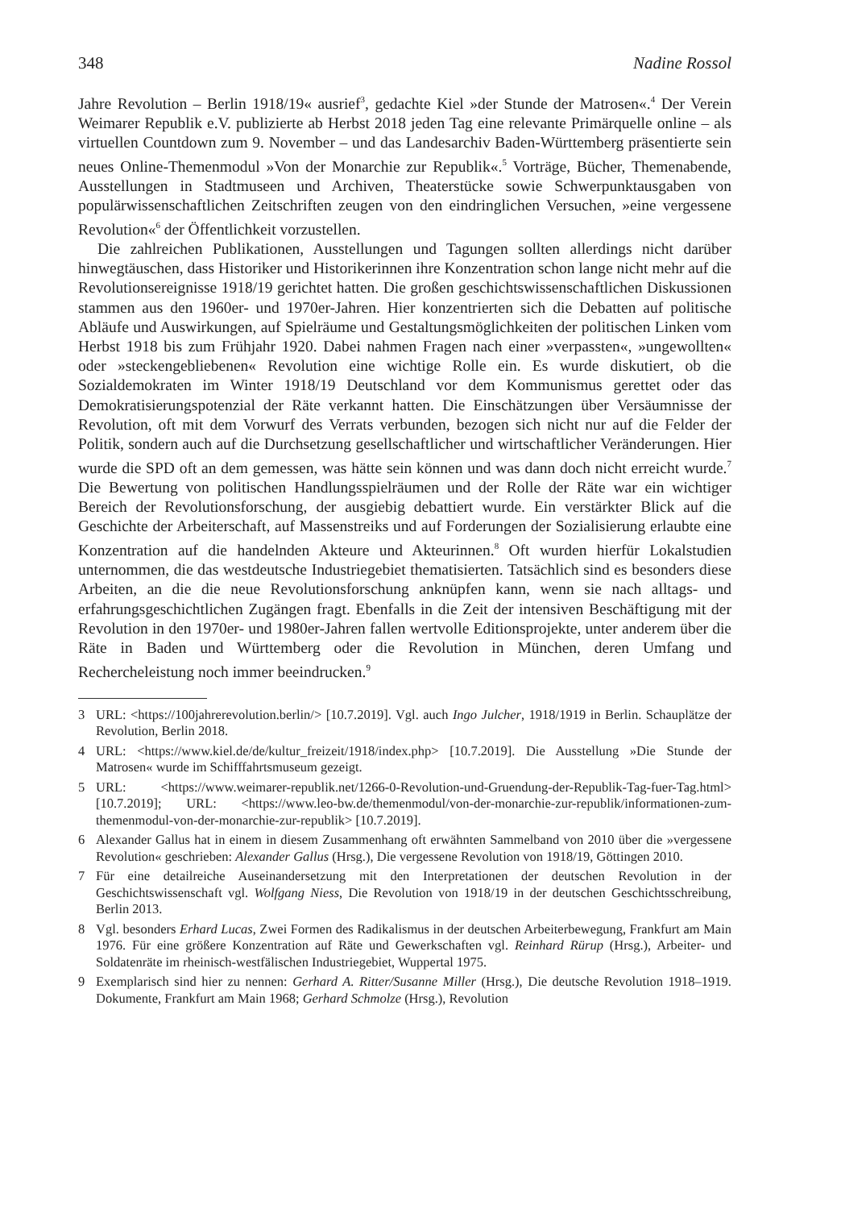348 Nadine Rossol
Jahre Revolution – Berlin 1918/19« ausrief<sup>3</sup>, gedachte Kiel »der Stunde der Matrosen«.<sup>4</sup> Der Verein Weimarer Republik e.V. publizierte ab Herbst 2018 jeden Tag eine relevante Primärquelle online – als virtuellen Countdown zum 9. November – und das Landesarchiv Baden-Württemberg präsentierte sein neues Online-Themenmodul »Von der Monarchie zur Republik«.<sup>5</sup> Vorträge, Bücher, Themenabende, Ausstellungen in Stadtmuseen und Archiven, Theaterstücke sowie Schwerpunktausgaben von populärwissenschaftlichen Zeitschriften zeugen von den eindringlichen Versuchen, »eine vergessene Revolution«<sup>6</sup> der Öffentlichkeit vorzustellen.
Die zahlreichen Publikationen, Ausstellungen und Tagungen sollten allerdings nicht darüber hinwegtäuschen, dass Historiker und Historikerinnen ihre Konzentration schon lange nicht mehr auf die Revolutionsereignisse 1918/19 gerichtet hatten. Die großen geschichtswissenschaftlichen Diskussionen stammen aus den 1960er- und 1970er-Jahren. Hier konzentrierten sich die Debatten auf politische Abläufe und Auswirkungen, auf Spielräume und Gestaltungsmöglichkeiten der politischen Linken vom Herbst 1918 bis zum Frühjahr 1920. Dabei nahmen Fragen nach einer »verpassten«, »ungewollten« oder »steckengebliebenen« Revolution eine wichtige Rolle ein. Es wurde diskutiert, ob die Sozialdemokraten im Winter 1918/19 Deutschland vor dem Kommunismus gerettet oder das Demokratisierungspotenzial der Räte verkannt hatten. Die Einschätzungen über Versäumnisse der Revolution, oft mit dem Vorwurf des Verrats verbunden, bezogen sich nicht nur auf die Felder der Politik, sondern auch auf die Durchsetzung gesellschaftlicher und wirtschaftlicher Veränderungen. Hier wurde die SPD oft an dem gemessen, was hätte sein können und was dann doch nicht erreicht wurde.<sup>7</sup> Die Bewertung von politischen Handlungsspielräumen und der Rolle der Räte war ein wichtiger Bereich der Revolutionsforschung, der ausgiebig debattiert wurde. Ein verstärkter Blick auf die Geschichte der Arbeiterschaft, auf Massenstreiks und auf Forderungen der Sozialisierung erlaubte eine Konzentration auf die handelnden Akteure und Akteurinnen.<sup>8</sup> Oft wurden hierfür Lokalstudien unternommen, die das westdeutsche Industriegebiet thematisierten. Tatsächlich sind es besonders diese Arbeiten, an die die neue Revolutionsforschung anknüpfen kann, wenn sie nach alltags- und erfahrungsgeschichtlichen Zugängen fragt. Ebenfalls in die Zeit der intensiven Beschäftigung mit der Revolution in den 1970er- und 1980er-Jahren fallen wertvolle Editionsprojekte, unter anderem über die Räte in Baden und Württemberg oder die Revolution in München, deren Umfang und Rechercheleistung noch immer beeindrucken.<sup>9</sup>
3 URL: <https://100jahrerevolution.berlin/> [10.7.2019]. Vgl. auch Ingo Julcher, 1918/1919 in Berlin. Schauplätze der Revolution, Berlin 2018.
4 URL: <https://www.kiel.de/de/kultur_freizeit/1918/index.php> [10.7.2019]. Die Ausstellung »Die Stunde der Matrosen« wurde im Schifffahrtsmuseum gezeigt.
5 URL: <https://www.weimarer-republik.net/1266-0-Revolution-und-Gruendung-der-Republik-Tag-fuer-Tag.html> [10.7.2019]; URL: <https://www.leo-bw.de/themenmodul/von-der-monarchie-zur-republik/informationen-zum-themenmodul-von-der-monarchie-zur-republik> [10.7.2019].
6 Alexander Gallus hat in einem in diesem Zusammenhang oft erwähnten Sammelband von 2010 über die »vergessene Revolution« geschrieben: Alexander Gallus (Hrsg.), Die vergessene Revolution von 1918/19, Göttingen 2010.
7 Für eine detailreiche Auseinandersetzung mit den Interpretationen der deutschen Revolution in der Geschichtswissenschaft vgl. Wolfgang Niess, Die Revolution von 1918/19 in der deutschen Geschichtsschreibung, Berlin 2013.
8 Vgl. besonders Erhard Lucas, Zwei Formen des Radikalismus in der deutschen Arbeiterbewegung, Frankfurt am Main 1976. Für eine größere Konzentration auf Räte und Gewerkschaften vgl. Reinhard Rürup (Hrsg.), Arbeiter- und Soldatenräte im rheinisch-westfälischen Industriegebiet, Wuppertal 1975.
9 Exemplarisch sind hier zu nennen: Gerhard A. Ritter/Susanne Miller (Hrsg.), Die deutsche Revolution 1918–1919. Dokumente, Frankfurt am Main 1968; Gerhard Schmolze (Hrsg.), Revolution